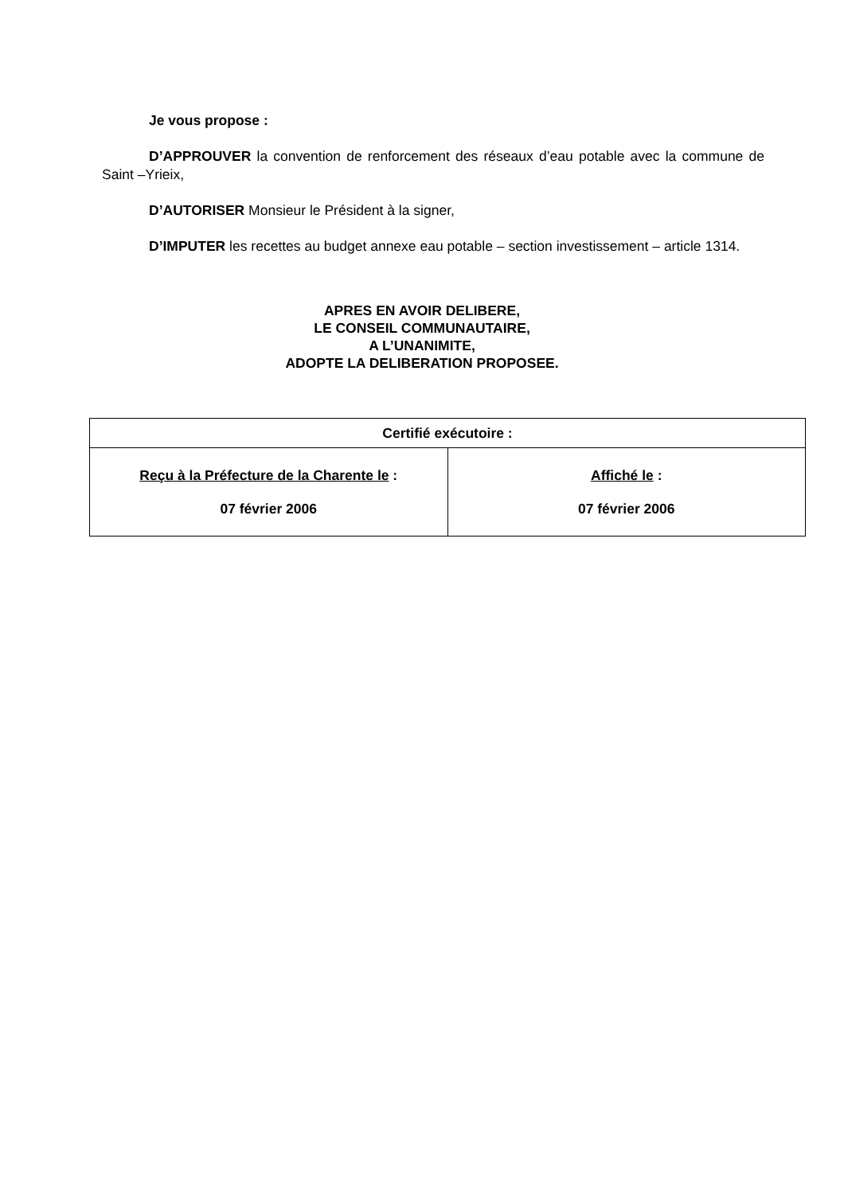Je vous propose :
D’APPROUVER la convention de renforcement des réseaux d’eau potable avec la commune de Saint –Yrieix,
D’AUTORISER Monsieur le Président à la signer,
D’IMPUTER les recettes au budget annexe eau potable – section investissement – article 1314.
APRES EN AVOIR DELIBERE,
LE CONSEIL COMMUNAUTAIRE,
A L’UNANIMITE,
ADOPTE LA DELIBERATION PROPOSEE.
| Certifié exécutoire : | |
| --- | --- |
| Reçu à la Préfecture de la Charente le : 07 février 2006 | Affiché le : 07 février 2006 |